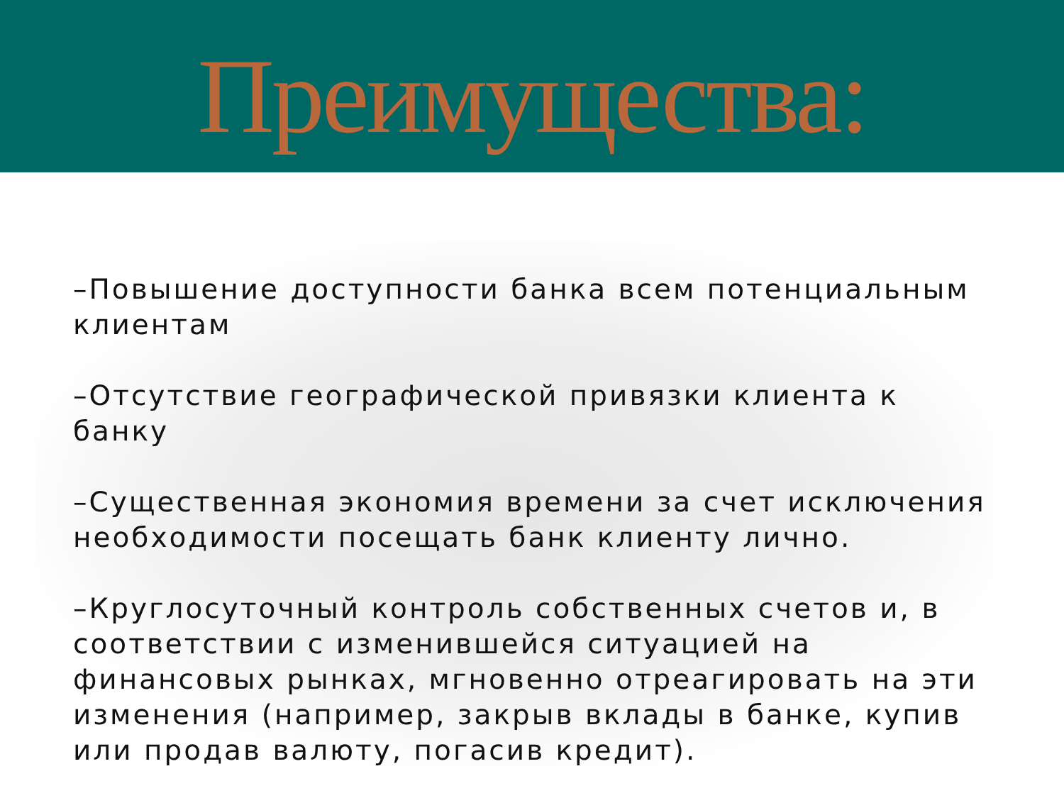Преимущества:
–Повышение доступности банка всем потенциальным клиентам
–Отсутствие географической привязки клиента к банку
–Существенная экономия времени за счет исключения необходимости посещать банк клиенту лично.
–Круглосуточный контроль собственных счетов и, в соответствии с изменившейся ситуацией на финансовых рынках, мгновенно отреагировать на эти изменения (например, закрыв вклады в банке, купив или продав валюту, погасив кредит).